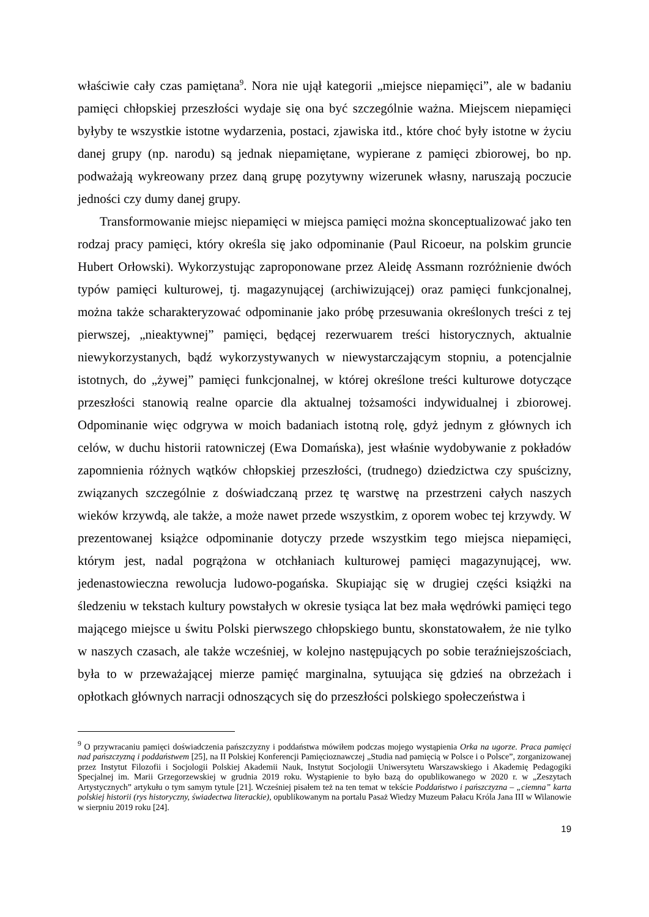właściwie cały czas pamiętana<sup>9</sup>. Nora nie ujął kategorii „miejsce niepamięci”, ale w badaniu pamięci chłopskiej przeszłości wydaje się ona być szczególnie ważna. Miejscem niepamięci byłyby te wszystkie istotne wydarzenia, postaci, zjawiska itd., które choć były istotne w życiu danej grupy (np. narodu) są jednak niepamiętane, wypierane z pamięci zbiorowej, bo np. podważają wykreowany przez daną grupę pozytywny wizerunek własny, naruszają poczucie jedności czy dumy danej grupy.
Transformowanie miejsc niepamięci w miejsca pamięci można skonceptualizować jako ten rodzaj pracy pamięci, który określa się jako odpominanie (Paul Ricoeur, na polskim gruncie Hubert Orłowski). Wykorzystując zaproponowane przez Aleidę Assmann rozróżnienie dwóch typów pamięci kulturowej, tj. magazynującej (archiwizującej) oraz pamięci funkcjonalnej, można także scharakteryzować odpominanie jako próbę przesuwania określonych treści z tej pierwszej, „nieaktywnej” pamięci, będącej rezerwuarem treści historycznych, aktualnie niewykorzystanych, bądź wykorzystywanych w niewystarczającym stopniu, a potencjalnie istotnych, do „żywej” pamięci funkcjonalnej, w której określone treści kulturowe dotyczące przeszłości stanowią realne oparcie dla aktualnej tożsamości indywidualnej i zbiorowej. Odpominanie więc odgrywa w moich badaniach istotną rolę, gdyż jednym z głównych ich celów, w duchu historii ratowniczej (Ewa Domańska), jest właśnie wydobywanie z pokładów zapomnienia różnych wątków chłopskiej przeszłości, (trudnego) dziedzictwa czy spuścizny, związanych szczególnie z doświadczaną przez tę warstwę na przestrzeni całych naszych wieków krzywdą, ale także, a może nawet przede wszystkim, z oporem wobec tej krzywdy. W prezentowanej książce odpominanie dotyczy przede wszystkim tego miejsca niepamięci, którym jest, nadal pogrążona w otchłaniach kulturowej pamięci magazynującej, ww. jedenastowieczna rewolucja ludowo-pogańska. Skupiając się w drugiej części książki na śledzeniu w tekstach kultury powstałych w okresie tysiąca lat bez mała wędrówki pamięci tego mającego miejsce u świtu Polski pierwszego chłopskiego buntu, skonstatowałem, że nie tylko w naszych czasach, ale także wcześniej, w kolejno następujących po sobie teraźniejszościach, była to w przeważającej mierze pamięć marginalna, sytuująca się gdzieś na obrzeżach i opłotkach głównych narracji odnoszących się do przeszłości polskiego społeczeństwa i
<sup>9</sup> O przywracaniu pamięci doświadczenia pańszczyzny i poddaństwa mówiłem podczas mojego wystąpienia Orka na ugorze. Praca pamięci nad pańszczyzną i poddaństwem [25], na II Polskiej Konferencji Pamięcioznawczej „Studia nad pamięcią w Polsce i o Polsce”, zorganizowanej przez Instytut Filozofii i Socjologii Polskiej Akademii Nauk, Instytut Socjologii Uniwersytetu Warszawskiego i Akademię Pedagogiki Specjalnej im. Marii Grzegorzewskiej w grudnia 2019 roku. Wystąpienie to było bazą do opublikowanego w 2020 r. w „Zeszytach Artystycznych” artykułu o tym samym tytule [21]. Wcześniej pisałem też na ten temat w tekście Poddaństwo i pańszczyzna – „ciemna” karta polskiej historii (rys historyczny, świadectwa literackie), opublikowanym na portalu Pasaż Wiedzy Muzeum Pałacu Króla Jana III w Wilanowie w sierpniu 2019 roku [24].
19